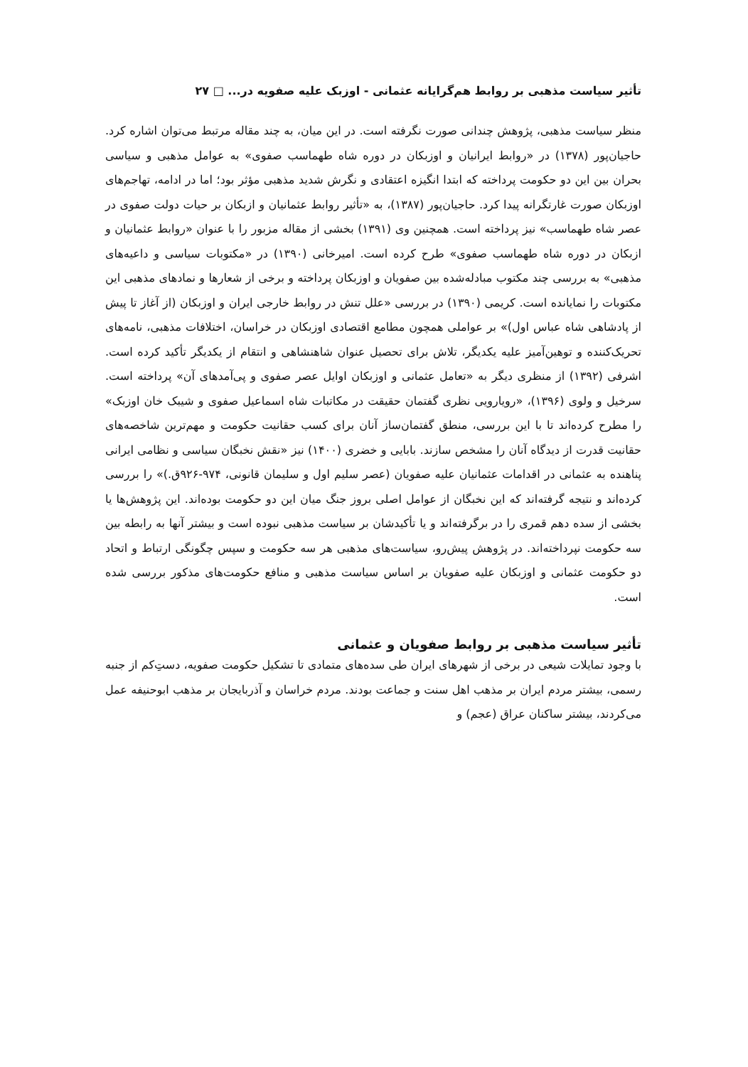تأثیر سیاست مذهبی بر روابط هم‌گرایانه عثمانی - اوزبک علیه صفویه در... □ ۲۷
منظر سیاست مذهبی، پژوهش چندانی صورت نگرفته است. در این میان، به چند مقاله مرتبط می‌توان اشاره کرد. حاجیان‌پور (۱۳۷۸) در «روابط ایرانیان و اوزبکان در دوره شاه طهماسب صفوی» به عوامل مذهبی و سیاسی بحران بین این دو حکومت پرداخته که ابتدا انگیزه اعتقادی و نگرش شدید مذهبی مؤثر بود؛ اما در ادامه، تهاجم‌های اوزبکان صورت غارتگرانه پیدا کرد. حاجیان‌پور (۱۳۸۷)، به «تأثیر روابط عثمانیان و ازبکان بر حیات دولت صفوی در عصر شاه طهماسب» نیز پرداخته است. همچنین وی (۱۳۹۱) بخشی از مقاله مزبور را با عنوان «روابط عثمانیان و ازبکان در دوره شاه طهماسب صفوی» طرح کرده است. امیرخانی (۱۳۹۰) در «مکتوبات سیاسی و داعیه‌های مذهبی» به بررسی چند مکتوب مبادله‌شده بین صفویان و اوزبکان پرداخته و برخی از شعارها و نمادهای مذهبی این مکتوبات را نمایانده است. کریمی (۱۳۹۰) در بررسی «علل تنش در روابط خارجی ایران و اوزبکان (از آغاز تا پیش از پادشاهی شاه عباس اول)» بر عواملی همچون مطامع اقتصادی اوزبکان در خراسان، اختلافات مذهبی، نامه‌های تحریک‌کننده و توهین‌آمیز علیه یکدیگر، تلاش برای تحصیل عنوان شاهنشاهی و انتقام از یکدیگر تأکید کرده است. اشرفی (۱۳۹۲) از منظری دیگر به «تعامل عثمانی و اوزبکان اوایل عصر صفوی و پی‌آمدهای آن» پرداخته است. سرخیل و ولوی (۱۳۹۶)، «رویارویی نظری گفتمان حقیقت در مکاتبات شاه اسماعیل صفوی و شیبک خان اوزبک» را مطرح کرده‌اند تا با این بررسی، منطق گفتمان‌ساز آنان برای کسب حقانیت حکومت و مهم‌ترین شاخصه‌های حقانیت قدرت از دیدگاه آنان را مشخص سازند. بابایی و خضری (۱۴۰۰) نیز «نقش نخبگان سیاسی و نظامی ایرانی پناهنده به عثمانی در اقدامات عثمانیان علیه صفویان (عصر سلیم اول و سلیمان قانونی، ۹۷۴-۹۲۶ق.)» را بررسی کرده‌اند و نتیجه گرفته‌اند که این نخبگان از عوامل اصلی بروز جنگ میان این دو حکومت بوده‌اند. این پژوهش‌ها یا بخشی از سده دهم قمری را در برگرفته‌اند و یا تأکیدشان بر سیاست مذهبی نبوده است و بیشتر آنها به رابطه بین سه حکومت نپرداخته‌اند. در پژوهش پیش‌رو، سیاست‌های مذهبی هر سه حکومت و سپس چگونگی ارتباط و اتحاد دو حکومت عثمانی و اوزبکان علیه صفویان بر اساس سیاست مذهبی و منافع حکومت‌های مذکور بررسی شده است.
تأثیر سیاست مذهبی بر روابط صفویان و عثمانی
با وجود تمایلات شیعی در برخی از شهرهای ایران طی سده‌های متمادی تا تشکیل حکومت صفویه، دستِ‌کم از جنبه رسمی، بیشتر مردم ایران بر مذهب اهل سنت و جماعت بودند. مردم خراسان و آذربایجان بر مذهب ابوحنیفه عمل می‌کردند، بیشتر ساکنان عراق (عجم) و